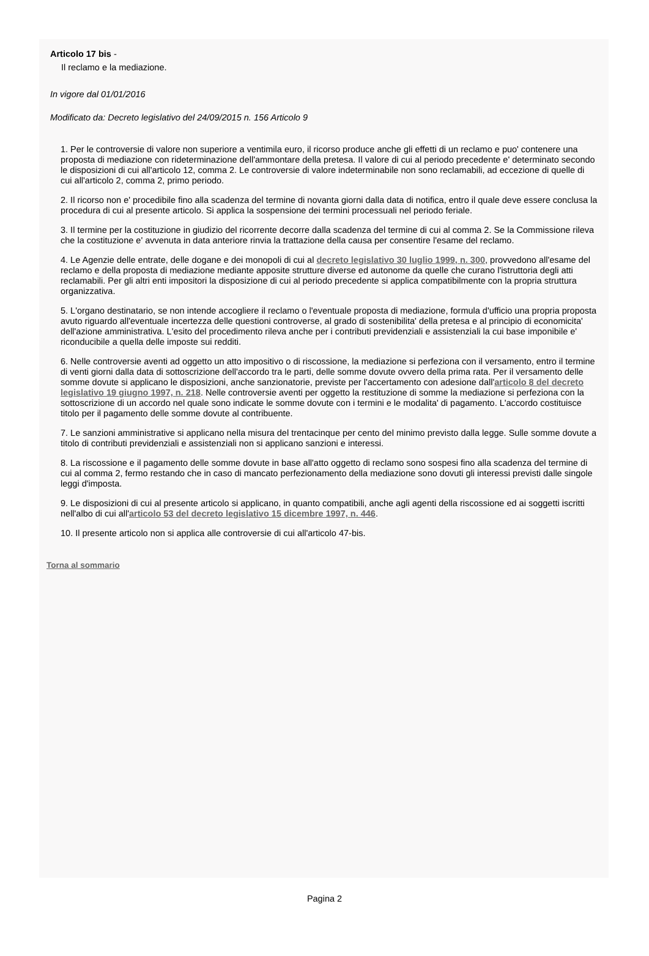Articolo 17 bis -
Il reclamo e la mediazione.
In vigore dal 01/01/2016
Modificato da: Decreto legislativo del 24/09/2015 n. 156 Articolo 9
1. Per le controversie di valore non superiore a ventimila euro, il ricorso produce anche gli effetti di un reclamo e puo' contenere una proposta di mediazione con rideterminazione dell'ammontare della pretesa. Il valore di cui al periodo precedente e' determinato secondo le disposizioni di cui all'articolo 12, comma 2. Le controversie di valore indeterminabile non sono reclamabili, ad eccezione di quelle di cui all'articolo 2, comma 2, primo periodo.
2. Il ricorso non e' procedibile fino alla scadenza del termine di novanta giorni dalla data di notifica, entro il quale deve essere conclusa la procedura di cui al presente articolo. Si applica la sospensione dei termini processuali nel periodo feriale.
3. Il termine per la costituzione in giudizio del ricorrente decorre dalla scadenza del termine di cui al comma 2. Se la Commissione rileva che la costituzione e' avvenuta in data anteriore rinvia la trattazione della causa per consentire l'esame del reclamo.
4. Le Agenzie delle entrate, delle dogane e dei monopoli di cui al decreto legislativo 30 luglio 1999, n. 300, provvedono all'esame del reclamo e della proposta di mediazione mediante apposite strutture diverse ed autonome da quelle che curano l'istruttoria degli atti reclamabili. Per gli altri enti impositori la disposizione di cui al periodo precedente si applica compatibilmente con la propria struttura organizzativa.
5. L'organo destinatario, se non intende accogliere il reclamo o l'eventuale proposta di mediazione, formula d'ufficio una propria proposta avuto riguardo all'eventuale incertezza delle questioni controverse, al grado di sostenibilita' della pretesa e al principio di economicita' dell'azione amministrativa. L'esito del procedimento rileva anche per i contributi previdenziali e assistenziali la cui base imponibile e' riconducibile a quella delle imposte sui redditi.
6. Nelle controversie aventi ad oggetto un atto impositivo o di riscossione, la mediazione si perfeziona con il versamento, entro il termine di venti giorni dalla data di sottoscrizione dell'accordo tra le parti, delle somme dovute ovvero della prima rata. Per il versamento delle somme dovute si applicano le disposizioni, anche sanzionatorie, previste per l'accertamento con adesione dall'articolo 8 del decreto legislativo 19 giugno 1997, n. 218. Nelle controversie aventi per oggetto la restituzione di somme la mediazione si perfeziona con la sottoscrizione di un accordo nel quale sono indicate le somme dovute con i termini e le modalita' di pagamento. L'accordo costituisce titolo per il pagamento delle somme dovute al contribuente.
7. Le sanzioni amministrative si applicano nella misura del trentacinque per cento del minimo previsto dalla legge. Sulle somme dovute a titolo di contributi previdenziali e assistenziali non si applicano sanzioni e interessi.
8. La riscossione e il pagamento delle somme dovute in base all'atto oggetto di reclamo sono sospesi fino alla scadenza del termine di cui al comma 2, fermo restando che in caso di mancato perfezionamento della mediazione sono dovuti gli interessi previsti dalle singole leggi d'imposta.
9. Le disposizioni di cui al presente articolo si applicano, in quanto compatibili, anche agli agenti della riscossione ed ai soggetti iscritti nell'albo di cui all'articolo 53 del decreto legislativo 15 dicembre 1997, n. 446.
10. Il presente articolo non si applica alle controversie di cui all'articolo 47-bis.
Torna al sommario
Pagina 2